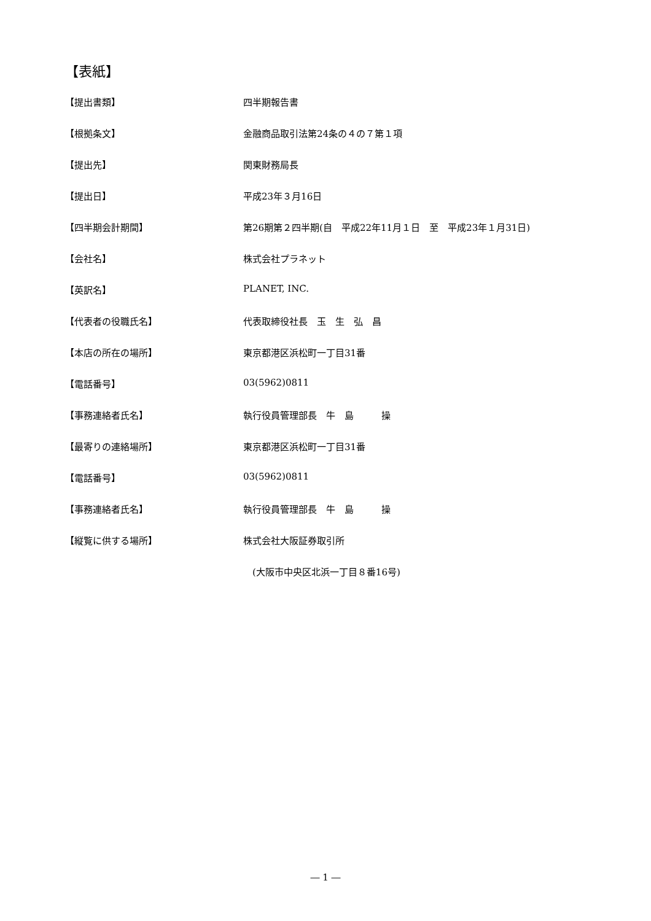【表紙】
【提出書類】 四半期報告書
【根拠条文】 金融商品取引法第24条の４の７第１項
【提出先】 関東財務局長
【提出日】 平成23年３月16日
【四半期会計期間】 第26期第２四半期(自　平成22年11月１日　至　平成23年１月31日)
【会社名】 株式会社プラネット
【英訳名】 PLANET, INC.
【代表者の役職氏名】 代表取締役社長　玉　生　弘　昌
【本店の所在の場所】 東京都港区浜松町一丁目31番
【電話番号】 03(5962)0811
【事務連絡者氏名】 執行役員管理部長　牛　島　　　操
【最寄りの連絡場所】 東京都港区浜松町一丁目31番
【電話番号】 03(5962)0811
【事務連絡者氏名】 執行役員管理部長　牛　島　　　操
【縦覧に供する場所】 株式会社大阪証券取引所
　(大阪市中央区北浜一丁目８番16号)
― 1 ―